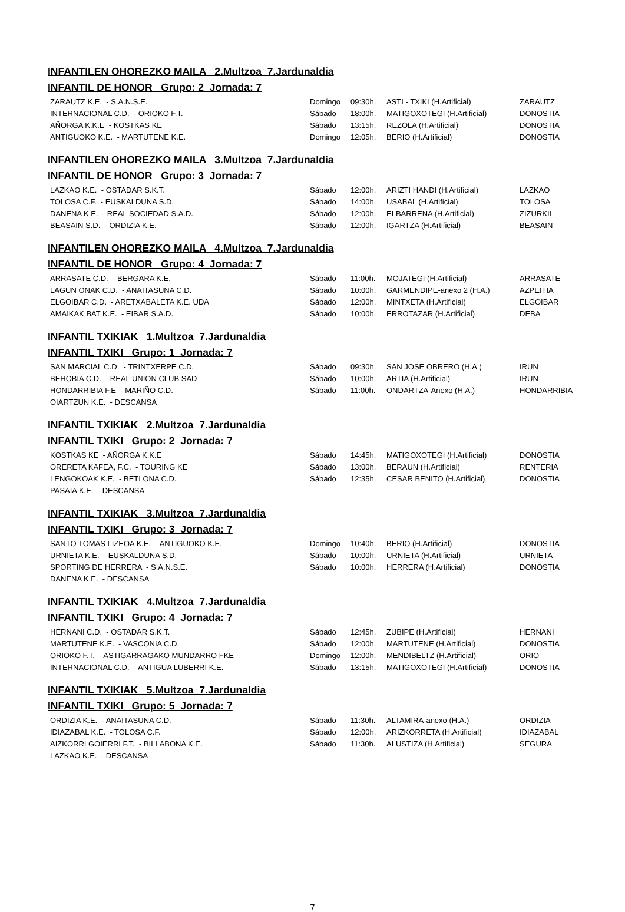INFANTILEN OHOREZKO MAILA 2.Multzoa 7.Jardunaldia
INFANTIL DE HONOR Grupo: 2 Jornada: 7
| ZARAUTZ K.E. - S.A.N.S.E. | Domingo | 09:30h. | ASTI - TXIKI (H.Artificial) | ZARAUTZ |
| INTERNACIONAL C.D. - ORIOKO F.T. | Sábado | 18:00h. | MATIGOXOTEGI (H.Artificial) | DONOSTIA |
| AÑORGA K.K.E - KOSTKAS KE | Sábado | 13:15h. | REZOLA (H.Artificial) | DONOSTIA |
| ANTIGUOKO K.E. - MARTUTENE K.E. | Domingo | 12:05h. | BERIO (H.Artificial) | DONOSTIA |
INFANTILEN OHOREZKO MAILA 3.Multzoa 7.Jardunaldia
INFANTIL DE HONOR Grupo: 3 Jornada: 7
| LAZKAO K.E. - OSTADAR S.K.T. | Sábado | 12:00h. | ARIZTI HANDI (H.Artificial) | LAZKAO |
| TOLOSA C.F. - EUSKALDUNA S.D. | Sábado | 14:00h. | USABAL (H.Artificial) | TOLOSA |
| DANENA K.E. - REAL SOCIEDAD S.A.D. | Sábado | 12:00h. | ELBARRENA (H.Artificial) | ZIZURKIL |
| BEASAIN S.D. - ORDIZIA K.E. | Sábado | 12:00h. | IGARTZA (H.Artificial) | BEASAIN |
INFANTILEN OHOREZKO MAILA 4.Multzoa 7.Jardunaldia
INFANTIL DE HONOR Grupo: 4 Jornada: 7
| ARRASATE C.D. - BERGARA K.E. | Sábado | 11:00h. | MOJATEGI (H.Artificial) | ARRASATE |
| LAGUN ONAK C.D. - ANAITASUNA C.D. | Sábado | 10:00h. | GARMENDIPE-anexo 2 (H.A.) | AZPEITIA |
| ELGOIBAR C.D. - ARETXABALETA K.E. UDA | Sábado | 12:00h. | MINTXETA (H.Artificial) | ELGOIBAR |
| AMAIKAK BAT K.E. - EIBAR S.A.D. | Sábado | 10:00h. | ERROTAZAR (H.Artificial) | DEBA |
INFANTIL TXIKIAK 1.Multzoa 7.Jardunaldia
INFANTIL TXIKI Grupo: 1 Jornada: 7
| SAN MARCIAL C.D. - TRINTXERPE C.D. | Sábado | 09:30h. | SAN JOSE OBRERO (H.A.) | IRUN |
| BEHOBIA C.D. - REAL UNION CLUB SAD | Sábado | 10:00h. | ARTIA (H.Artificial) | IRUN |
| HONDARRIBIA F.E - MARIÑO C.D. | Sábado | 11:00h. | ONDARTZA-Anexo (H.A.) | HONDARRIBIA |
| OIARTZUN K.E. - DESCANSA | | | | |
INFANTIL TXIKIAK 2.Multzoa 7.Jardunaldia
INFANTIL TXIKI Grupo: 2 Jornada: 7
| KOSTKAS KE - AÑORGA K.K.E | Sábado | 14:45h. | MATIGOXOTEGI (H.Artificial) | DONOSTIA |
| ORERETA KAFEA, F.C. - TOURING KE | Sábado | 13:00h. | BERAUN (H.Artificial) | RENTERIA |
| LENGOKOAK K.E. - BETI ONA C.D. | Sábado | 12:35h. | CESAR BENITO (H.Artificial) | DONOSTIA |
| PASAIA K.E. - DESCANSA | | | | |
INFANTIL TXIKIAK 3.Multzoa 7.Jardunaldia
INFANTIL TXIKI Grupo: 3 Jornada: 7
| SANTO TOMAS LIZEOA K.E. - ANTIGUOKO K.E. | Domingo | 10:40h. | BERIO (H.Artificial) | DONOSTIA |
| URNIETA K.E. - EUSKALDUNA S.D. | Sábado | 10:00h. | URNIETA (H.Artificial) | URNIETA |
| SPORTING DE HERRERA - S.A.N.S.E. | Sábado | 10:00h. | HERRERA (H.Artificial) | DONOSTIA |
| DANENA K.E. - DESCANSA | | | | |
INFANTIL TXIKIAK 4.Multzoa 7.Jardunaldia
INFANTIL TXIKI Grupo: 4 Jornada: 7
| HERNANI C.D. - OSTADAR S.K.T. | Sábado | 12:45h. | ZUBIPE (H.Artificial) | HERNANI |
| MARTUTENE K.E. - VASCONIA C.D. | Sábado | 12:00h. | MARTUTENE (H.Artificial) | DONOSTIA |
| ORIOKO F.T. - ASTIGARRAGAKO MUNDARRO FKE | Domingo | 12:00h. | MENDIBELTZ (H.Artificial) | ORIO |
| INTERNACIONAL C.D. - ANTIGUA LUBERRI K.E. | Sábado | 13:15h. | MATIGOXOTEGI (H.Artificial) | DONOSTIA |
INFANTIL TXIKIAK 5.Multzoa 7.Jardunaldia
INFANTIL TXIKI Grupo: 5 Jornada: 7
| ORDIZIA K.E. - ANAITASUNA C.D. | Sábado | 11:30h. | ALTAMIRA-anexo (H.A.) | ORDIZIA |
| IDIAZABAL K.E. - TOLOSA C.F. | Sábado | 12:00h. | ARIZKORRETA (H.Artificial) | IDIAZABAL |
| AIZKORRI GOIERRI F.T. - BILLABONA K.E. | Sábado | 11:30h. | ALUSTIZA (H.Artificial) | SEGURA |
| LAZKAO K.E. - DESCANSA | | | | |
7